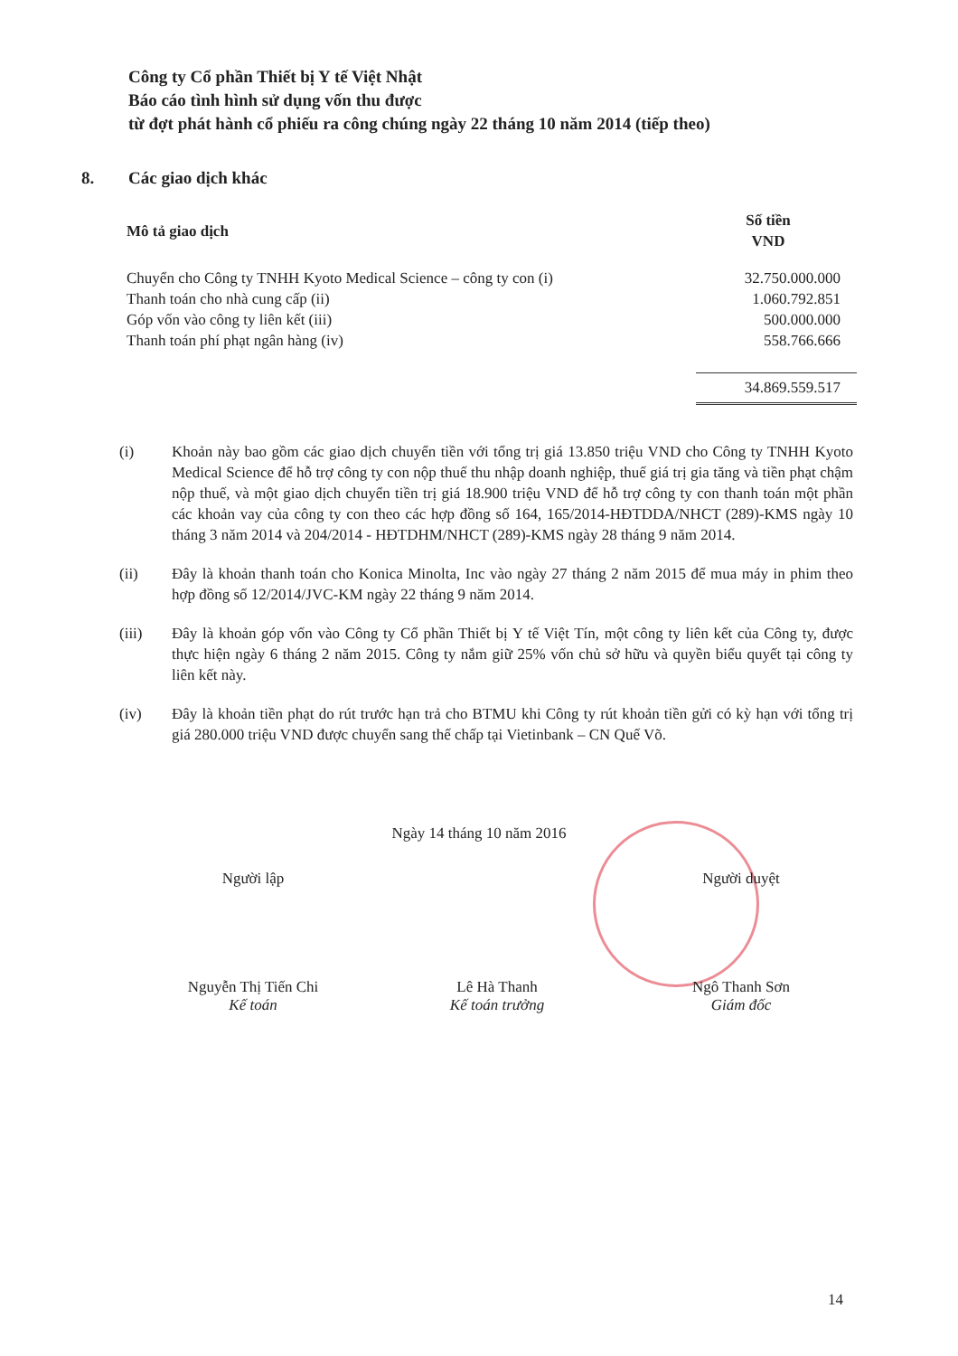Công ty Cổ phần Thiết bị Y tế Việt Nhật
Báo cáo tình hình sử dụng vốn thu được
từ đợt phát hành cổ phiếu ra công chúng ngày 22 tháng 10 năm 2014 (tiếp theo)
8. Các giao dịch khác
| Mô tả giao dịch | Số tiền VND |
| --- | --- |
| Chuyển cho Công ty TNHH Kyoto Medical Science – công ty con (i) | 32.750.000.000 |
| Thanh toán cho nhà cung cấp (ii) | 1.060.792.851 |
| Góp vốn vào công ty liên kết (iii) | 500.000.000 |
| Thanh toán phí phạt ngân hàng (iv) | 558.766.666 |
| | 34.869.559.517 |
(i) Khoản này bao gồm các giao dịch chuyển tiền với tổng trị giá 13.850 triệu VND cho Công ty TNHH Kyoto Medical Science để hỗ trợ công ty con nộp thuế thu nhập doanh nghiệp, thuế giá trị gia tăng và tiền phạt chậm nộp thuế, và một giao dịch chuyển tiền trị giá 18.900 triệu VND để hỗ trợ công ty con thanh toán một phần các khoản vay của công ty con theo các hợp đồng số 164, 165/2014-HĐTDDA/NHCT (289)-KMS ngày 10 tháng 3 năm 2014 và 204/2014 - HĐTDHM/NHCT (289)-KMS ngày 28 tháng 9 năm 2014.
(ii) Đây là khoản thanh toán cho Konica Minolta, Inc vào ngày 27 tháng 2 năm 2015 để mua máy in phim theo hợp đồng số 12/2014/JVC-KM ngày 22 tháng 9 năm 2014.
(iii) Đây là khoản góp vốn vào Công ty Cổ phần Thiết bị Y tế Việt Tín, một công ty liên kết của Công ty, được thực hiện ngày 6 tháng 2 năm 2015. Công ty nắm giữ 25% vốn chủ sở hữu và quyền biểu quyết tại công ty liên kết này.
(iv) Đây là khoản tiền phạt do rút trước hạn trả cho BTMU khi Công ty rút khoản tiền gửi có kỳ hạn với tổng trị giá 280.000 triệu VND được chuyển sang thế chấp tại Vietinbank – CN Quế Võ.
Ngày 14 tháng 10 năm 2016
Người lập
Nguyễn Thị Tiến Chi
Kế toán
Lê Hà Thanh
Kế toán trưởng
Người duyệt
Ngô Thanh Sơn
Giám đốc
14